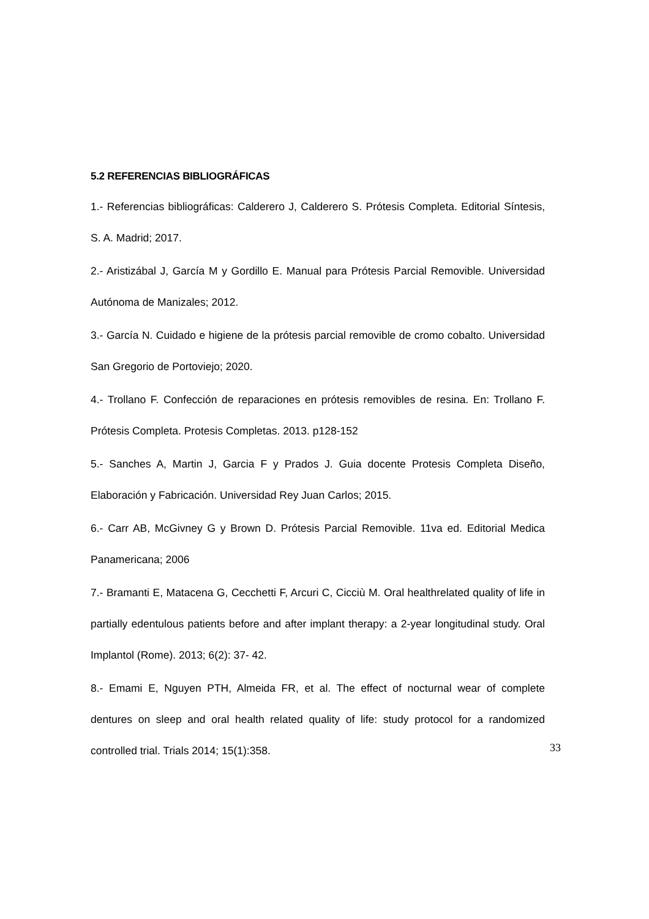5.2 REFERENCIAS BIBLIOGRÁFICAS
1.- Referencias bibliográficas: Calderero J, Calderero S. Prótesis Completa. Editorial Síntesis, S. A. Madrid; 2017.
2.- Aristizábal J, García M y Gordillo E. Manual para Prótesis Parcial Removible. Universidad Autónoma de Manizales; 2012.
3.- García N. Cuidado e higiene de la prótesis parcial removible de cromo cobalto. Universidad San Gregorio de Portoviejo; 2020.
4.- Trollano F. Confección de reparaciones en prótesis removibles de resina. En: Trollano F. Prótesis Completa. Protesis Completas. 2013. p128-152
5.- Sanches A, Martin J, Garcia F y Prados J. Guia docente Protesis Completa Diseño, Elaboración y Fabricación. Universidad Rey Juan Carlos; 2015.
6.- Carr AB, McGivney G y Brown D. Prótesis Parcial Removible. 11va ed. Editorial Medica Panamericana; 2006
7.- Bramanti E, Matacena G, Cecchetti F, Arcuri C, Cicciù M. Oral healthrelated quality of life in partially edentulous patients before and after implant therapy: a 2-year longitudinal study. Oral Implantol (Rome). 2013; 6(2): 37- 42.
8.- Emami E, Nguyen PTH, Almeida FR, et al. The effect of nocturnal wear of complete dentures on sleep and oral health related quality of life: study protocol for a randomized controlled trial. Trials 2014; 15(1):358.
33